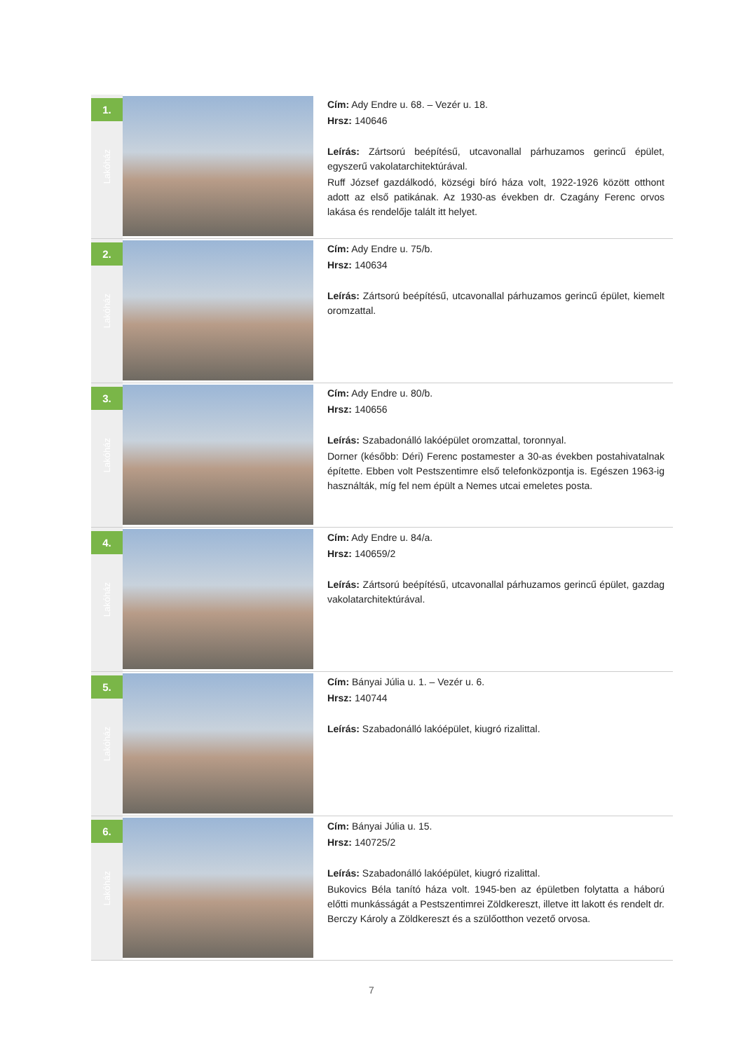| 1. Lakóház | | Cím: Ady Endre u. 68. – Vezér u. 18. Hrsz: 140646 Leírás: Zártsorú beépítésű, utcavonallal párhuzamos gerincű épület, egyszerű vakolatarchitektúrával. Ruff József gazdálkodó, községi bíró háza volt, 1922-1926 között otthont adott az első patikának. Az 1930-as években dr. Czagány Ferenc orvos lakása és rendelője talált itt helyet. |
| 2. Lakóház | | Cím: Ady Endre u. 75/b. Hrsz: 140634 Leírás: Zártsorú beépítésű, utcavonallal párhuzamos gerincű épület, kiemelt oromzattal. |
| 3. Lakóház | | Cím: Ady Endre u. 80/b. Hrsz: 140656 Leírás: Szabadonálló lakóépület oromzattal, toronnyal. Dorner (később: Déri) Ferenc postamester a 30-as években postahivatalnak építette. Ebben volt Pestszentimre első telefonközpontja is. Egészen 1963-ig használták, míg fel nem épült a Nemes utcai emeletes posta. |
| 4. Lakóház | | Cím: Ady Endre u. 84/a. Hrsz: 140659/2 Leírás: Zártsorú beépítésű, utcavonallal párhuzamos gerincű épület, gazdag vakolatarchitektúrával. |
| 5. Lakóház | | Cím: Bányai Júlia u. 1. – Vezér u. 6. Hrsz: 140744 Leírás: Szabadonálló lakóépület, kiugró rizalittal. |
| 6. Lakóház | | Cím: Bányai Júlia u. 15. Hrsz: 140725/2 Leírás: Szabadonálló lakóépület, kiugró rizalittal. Bukovics Béla tanító háza volt. 1945-ben az épületben folytatta a háború előtti munkásságát a Pestszentimrei Zöldkereszt, illetve itt lakott és rendelt dr. Berczy Károly a Zöldkereszt és a szülőotthon vezető orvosa. |
7